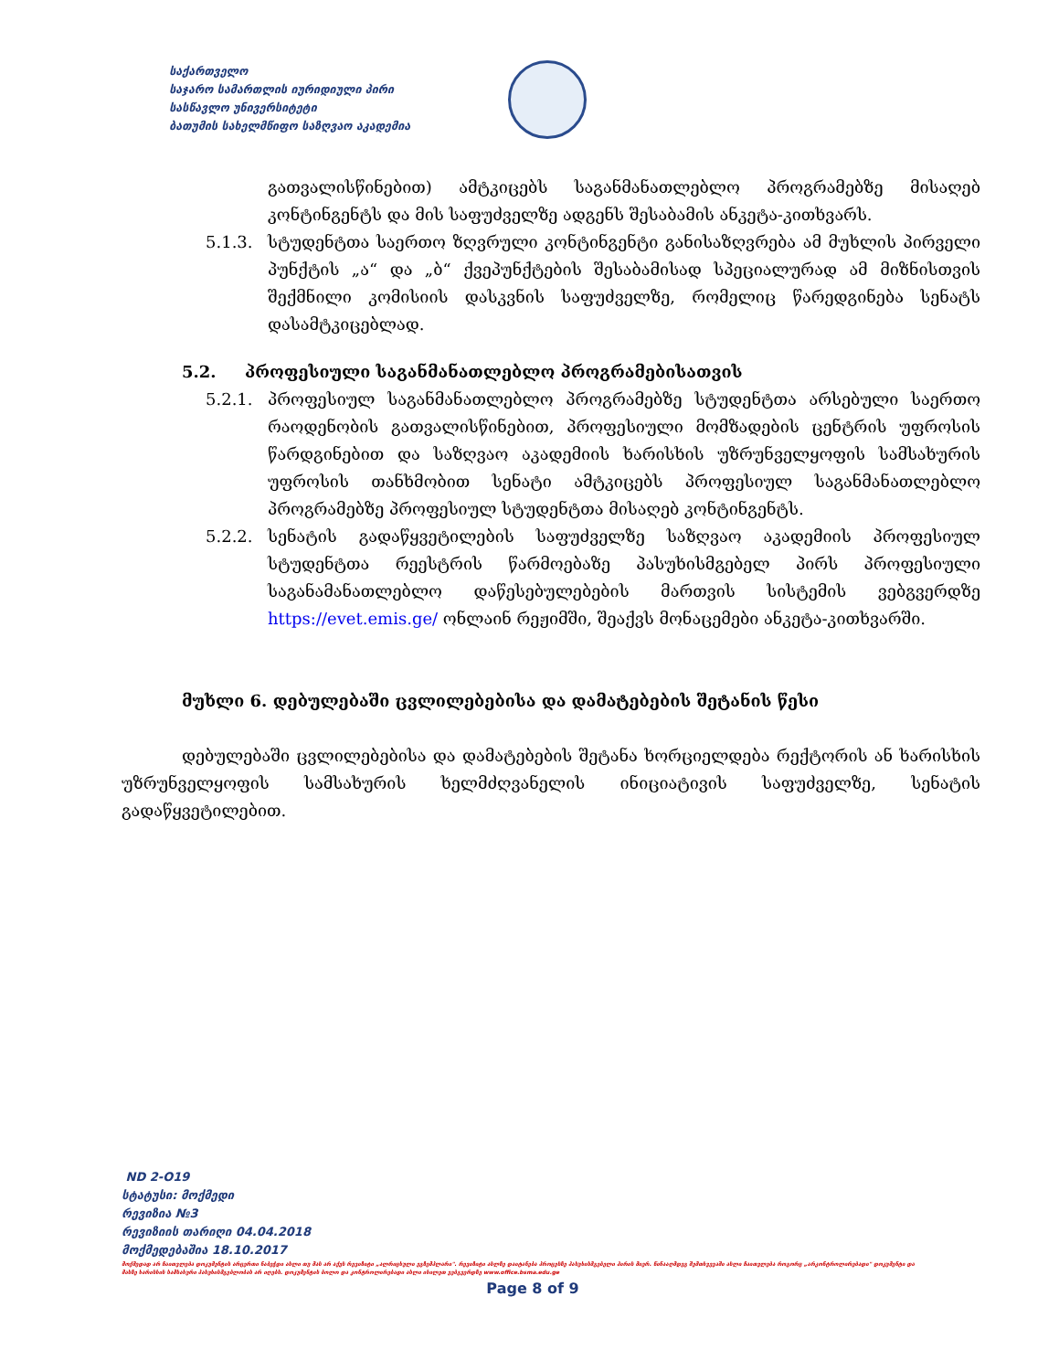საქართველო
საჯარო სამართლის იურიდიული პირი
სასწავლო უნივერსიტეტი
ბათუმის სახელმწიფო საზღვაო აკადემია
გათვალისწინებით) ამტკიცებს საგანმანათლებლო პროგრამებზე მისაღებ კონტინგენტს და მის საფუძველზე ადგენს შესაბამის ანკეტა-კითხვარს.
5.1.3. სტუდენტთა საერთო ზღვრული კონტინგენტი განისაზღვრება ამ მუხლის პირველი პუნქტის „ა“ და „ბ“ ქვეპუნქტების შესაბამისად სპეციალურად ამ მიზნისთვის შექმნილი კომისიის დასკვნის საფუძველზე, რომელიც წარედგინება სენატს დასამტკიცებლად.
5.2. პროფესიული საგანმანათლებლო პროგრამებისათვის
5.2.1. პროფესიულ საგანმანათლებლო პროგრამებზე სტუდენტთა არსებული საერთო რაოდენობის გათვალისწინებით, პროფესიული მომზადების ცენტრის უფროსის წარდგინებით და საზღვაო აკადემიის ხარისხის უზრუნველყოფის სამსახურის უფროსის თანხმობით სენატი ამტკიცებს პროფესიულ საგანმანათლებლო პროგრამებზე პროფესიულ სტუდენტთა მისაღებ კონტინგენტს.
5.2.2. სენატის გადაწყვეტილების საფუძველზე საზღვაო აკადემიის პროფესიულ სტუდენტთა რეესტრის წარმოებაზე პასუხისმგებელ პირს პროფესიული საგანამანათლებლო დაწესებულებების მართვის სისტემის ვებგვერდზე https://evet.emis.ge/ ონლაინ რეჟიმში, შეაქვს მონაცემები ანკეტა-კითხვარში.
მუხლი 6. დებულებაში ცვლილებებისა და დამატებების შეტანის წესი
დებულებაში ცვლილებებისა და დამატებების შეტანა ხორციელდება რექტორის ან ხარისხის უზრუნველყოფის სამსახურის ხელმძღვანელის ინიციატივის საფუძველზე, სენატის გადაწყვეტილებით.
ND 2-O19
სტატუსი: მოქმედი
რევიზია №3
რევიზიის თარიღი 04.04.2018
მოქმედებაშია 18.10.2017
მოქმედად არ ჩაითვლება დოკუმენტის არცერთი ნაბეჭდი ასლი თუ მას არ აქვს რევიზიტი „ალრიცხული ეგზემპლარი". რევიზიტი ასლზე დაიტანება პროცესზე პასუხისმგებელი პირის მიერ. წინააღმდეგ შემთხვევაში ასლი ჩაითვლება როგორც „არკონტროლირებადი" დოკუმენტი და მასზე ხარისხის სამსახური პასუხისმგებლობას არ იღებს. დოკუმენტის ბოლო და კონტროლირებადი ასლი იხილეთ ვებგვერდზე www.office.bsma.edu.ge
Page 8 of 9